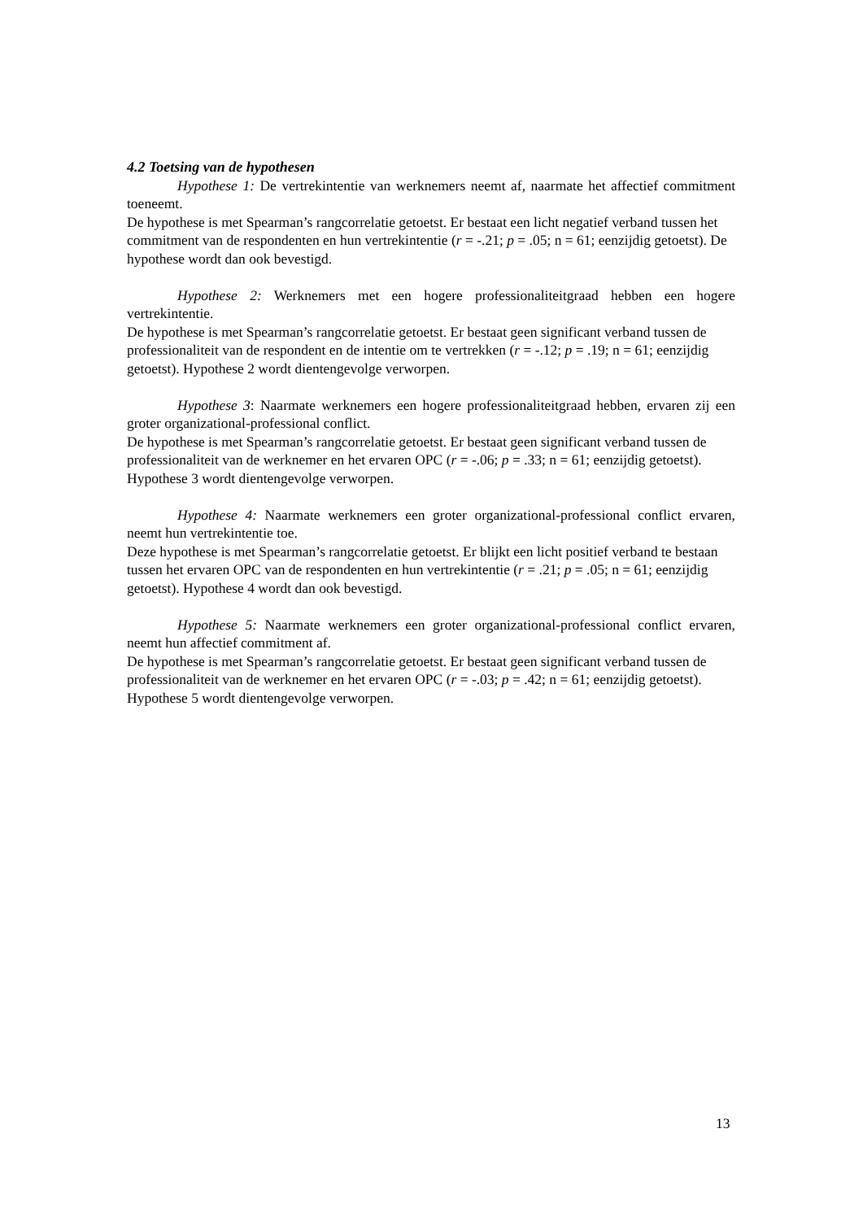4.2 Toetsing van de hypothesen
Hypothese 1: De vertrekintentie van werknemers neemt af, naarmate het affectief commitment toeneemt.
De hypothese is met Spearman’s rangcorrelatie getoetst. Er bestaat een licht negatief verband tussen het commitment van de respondenten en hun vertrekintentie (r = -.21; p = .05; n = 61; eenzijdig getoetst). De hypothese wordt dan ook bevestigd.
Hypothese 2: Werknemers met een hogere professionaliteitgraad hebben een hogere vertrekintentie.
De hypothese is met Spearman’s rangcorrelatie getoetst. Er bestaat geen significant verband tussen de professionaliteit van de respondent en de intentie om te vertrekken (r = -.12; p = .19; n = 61; eenzijdig getoetst). Hypothese 2 wordt dientengevolge verworpen.
Hypothese 3: Naarmate werknemers een hogere professionaliteitgraad hebben, ervaren zij een groter organizational-professional conflict.
De hypothese is met Spearman’s rangcorrelatie getoetst. Er bestaat geen significant verband tussen de professionaliteit van de werknemer en het ervaren OPC (r = -.06; p = .33; n = 61; eenzijdig getoetst). Hypothese 3 wordt dientengevolge verworpen.
Hypothese 4: Naarmate werknemers een groter organizational-professional conflict ervaren, neemt hun vertrekintentie toe.
Deze hypothese is met Spearman’s rangcorrelatie getoetst. Er blijkt een licht positief verband te bestaan tussen het ervaren OPC van de respondenten en hun vertrekintentie (r = .21; p = .05; n = 61; eenzijdig getoetst). Hypothese 4 wordt dan ook bevestigd.
Hypothese 5: Naarmate werknemers een groter organizational-professional conflict ervaren, neemt hun affectief commitment af.
De hypothese is met Spearman’s rangcorrelatie getoetst. Er bestaat geen significant verband tussen de professionaliteit van de werknemer en het ervaren OPC (r = -.03; p = .42; n = 61; eenzijdig getoetst). Hypothese 5 wordt dientengevolge verworpen.
13